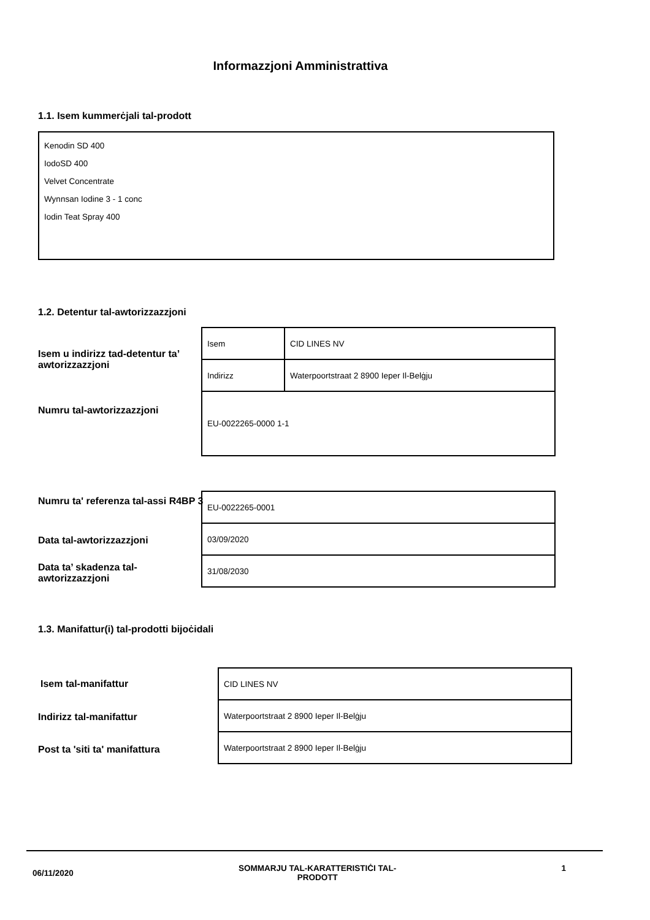Informazzjoni Amministrattiva
1.1. Isem kummerċjali tal-prodott
Kenodin SD 400
IodoSD 400
Velvet Concentrate
Wynnsan Iodine 3 - 1 conc
Iodin Teat Spray 400
1.2. Detentur tal-awtorizzazzjoni
Isem u indirizz tad-detentur ta’ awtorizzazzjoni
Numru tal-awtorizzazzjoni
| Isem | CID LINES NV |
| Indirizz | Waterpoortstraat 2 8900 Ieper Il-Belġju |
| EU-0022265-0000 1-1 | |
Numru ta' referenza tal-assi R4BP 3
Data tal-awtorizzazzjoni
Data ta’ skadenza tal-awtorizzazzjoni
| EU-0022265-0001 |
| 03/09/2020 |
| 31/08/2030 |
1.3. Manifattur(i) tal-prodotti bijoċidali
Isem tal-manifattur
Indirizz tal-manifattur
Post ta 'siti ta' manifattura
| CID LINES NV |
| Waterpoortstraat 2 8900 Ieper Il-Belġju |
| Waterpoortstraat 2 8900 Ieper Il-Belġju |
06/11/2020 SOMMARJU TAL-KARATTERISTIĊI TAL-PRODOTT 1